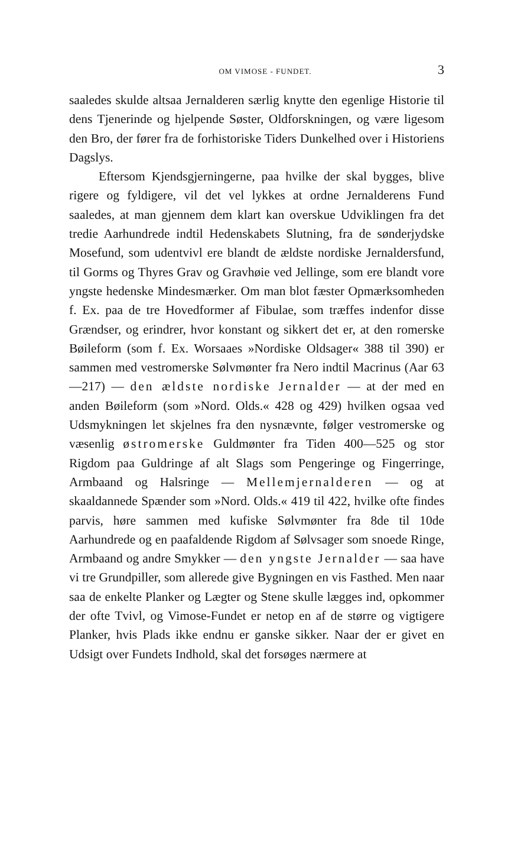OM VIMOSE - FUNDET. 3
saaledes skulde altsaa Jernalderen særlig knytte den egenlige Historie til dens Tjenerinde og hjelpende Søster, Oldforskningen, og være ligesom den Bro, der fører fra de forhistoriske Tiders Dunkelhed over i Historiens Dagslys.
Eftersom Kjendsgjerningerne, paa hvilke der skal bygges, blive rigere og fyldigere, vil det vel lykkes at ordne Jernalderens Fund saaledes, at man gjennem dem klart kan overskue Udviklingen fra det tredie Aarhundrede indtil Hedenskabets Slutning, fra de sønderjydske Mosefund, som udentvivl ere blandt de ældste nordiske Jernaldersfund, til Gorms og Thyres Grav og Gravhøie ved Jellinge, som ere blandt vore yngste hedenske Mindesmærker. Om man blot fæster Opmærksomheden f. Ex. paa de tre Hovedformer af Fibulae, som træffes indenfor disse Grændser, og erindrer, hvor konstant og sikkert det er, at den romerske Bøileform (som f. Ex. Worsaaes »Nordiske Oldsager« 388 til 390) er sammen med vestromerske Sølvmønter fra Nero indtil Macrinus (Aar 63—217) — den ældste nordiske Jernalder — at der med en anden Bøileform (som »Nord. Olds.« 428 og 429) hvilken ogsaa ved Udsmykningen let skjelnes fra den nysnævnte, følger vestromerske og væsenlig østromerske Guldmønter fra Tiden 400—525 og stor Rigdom paa Guldringe af alt Slags som Pengeringe og Fingerringe, Armbaand og Halsringe — Mellemjernalderen — og at skaaldannede Spænder som »Nord. Olds.« 419 til 422, hvilke ofte findes parvis, høre sammen med kufiske Sølvmønter fra 8de til 10de Aarhundrede og en paafaldende Rigdom af Sølvsager som snoede Ringe, Armbaand og andre Smykker — den yngste Jernalder — saa have vi tre Grundpiller, som allerede give Bygningen en vis Fasthed. Men naar saa de enkelte Planker og Lægter og Stene skulle lægges ind, opkommer der ofte Tvivl, og Vimose-Fundet er netop en af de større og vigtigere Planker, hvis Plads ikke endnu er ganske sikker. Naar der er givet en Udsigt over Fundets Indhold, skal det forsøges nærmere at